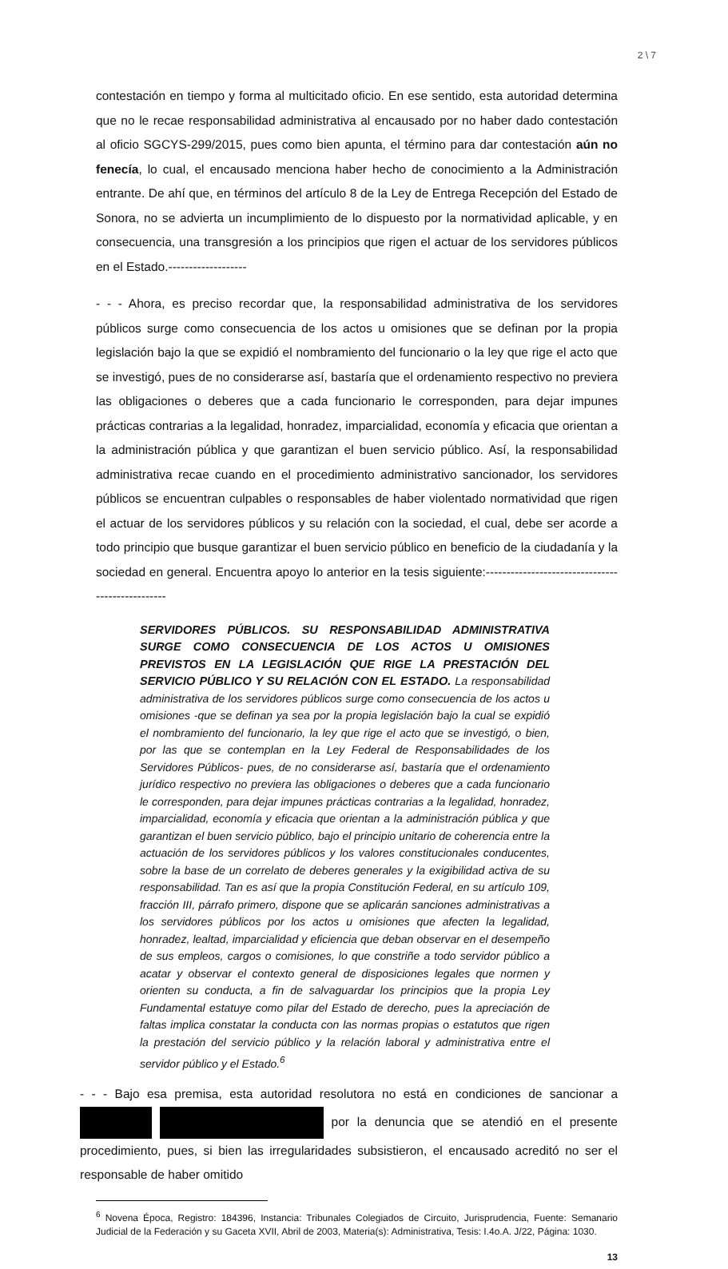2 \ 7
contestación en tiempo y forma al multicitado oficio. En ese sentido, esta autoridad determina que no le recae responsabilidad administrativa al encausado por no haber dado contestación al oficio SGCYS-299/2015, pues como bien apunta, el término para dar contestación aún no fenecía, lo cual, el encausado menciona haber hecho de conocimiento a la Administración entrante. De ahí que, en términos del artículo 8 de la Ley de Entrega Recepción del Estado de Sonora, no se advierta un incumplimiento de lo dispuesto por la normatividad aplicable, y en consecuencia, una transgresión a los principios que rigen el actuar de los servidores públicos en el Estado.-------------------
- - - Ahora, es preciso recordar que, la responsabilidad administrativa de los servidores públicos surge como consecuencia de los actos u omisiones que se definan por la propia legislación bajo la que se expidió el nombramiento del funcionario o la ley que rige el acto que se investigó, pues de no considerarse así, bastaría que el ordenamiento respectivo no previera las obligaciones o deberes que a cada funcionario le corresponden, para dejar impunes prácticas contrarias a la legalidad, honradez, imparcialidad, economía y eficacia que orientan a la administración pública y que garantizan el buen servicio público. Así, la responsabilidad administrativa recae cuando en el procedimiento administrativo sancionador, los servidores públicos se encuentran culpables o responsables de haber violentado normatividad que rigen el actuar de los servidores públicos y su relación con la sociedad, el cual, debe ser acorde a todo principio que busque garantizar el buen servicio público en beneficio de la ciudadanía y la sociedad en general. Encuentra apoyo lo anterior en la tesis siguiente:-------------------------------------------------
SERVIDORES PÚBLICOS. SU RESPONSABILIDAD ADMINISTRATIVA SURGE COMO CONSECUENCIA DE LOS ACTOS U OMISIONES PREVISTOS EN LA LEGISLACIÓN QUE RIGE LA PRESTACIÓN DEL SERVICIO PÚBLICO Y SU RELACIÓN CON EL ESTADO. La responsabilidad administrativa de los servidores públicos surge como consecuencia de los actos u omisiones -que se definan ya sea por la propia legislación bajo la cual se expidió el nombramiento del funcionario, la ley que rige el acto que se investigó, o bien, por las que se contemplan en la Ley Federal de Responsabilidades de los Servidores Públicos- pues, de no considerarse así, bastaría que el ordenamiento jurídico respectivo no previera las obligaciones o deberes que a cada funcionario le corresponden, para dejar impunes prácticas contrarias a la legalidad, honradez, imparcialidad, economía y eficacia que orientan a la administración pública y que garantizan el buen servicio público, bajo el principio unitario de coherencia entre la actuación de los servidores públicos y los valores constitucionales conducentes, sobre la base de un correlato de deberes generales y la exigibilidad activa de su responsabilidad. Tan es así que la propia Constitución Federal, en su artículo 109, fracción III, párrafo primero, dispone que se aplicarán sanciones administrativas a los servidores públicos por los actos u omisiones que afecten la legalidad, honradez, lealtad, imparcialidad y eficiencia que deban observar en el desempeño de sus empleos, cargos o comisiones, lo que constriñe a todo servidor público a acatar y observar el contexto general de disposiciones legales que normen y orienten su conducta, a fin de salvaguardar los principios que la propia Ley Fundamental estatuye como pilar del Estado de derecho, pues la apreciación de faltas implica constatar la conducta con las normas propias o estatutos que rigen la prestación del servicio público y la relación laboral y administrativa entre el servidor público y el Estado.<sup>6</sup>
- - - Bajo esa premisa, esta autoridad resolutora no está en condiciones de sancionar a por la denuncia que se atendió en el presente procedimiento, pues, si bien las irregularidades subsistieron, el encausado acreditó no ser el responsable de haber omitido
<sup>6</sup> Novena Época, Registro: 184396, Instancia: Tribunales Colegiados de Circuito, Jurisprudencia, Fuente: Semanario Judicial de la Federación y su Gaceta XVII, Abril de 2003, Materia(s): Administrativa, Tesis: I.4o.A. J/22, Página: 1030.
13